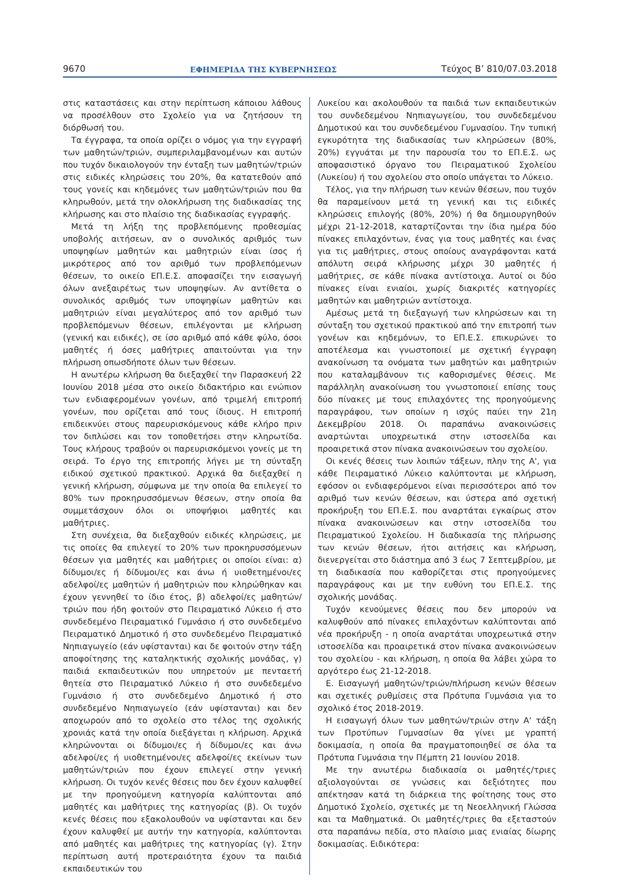9670 ΕΦΗΜΕΡΙΔΑ ΤΗΣ ΚΥΒΕΡΝΗΣΕΩΣ Τεύχος B’ 810/07.03.2018
στις καταστάσεις και στην περίπτωση κάποιου λάθους να προσέλθουν στο Σχολείο για να ζητήσουν τη διόρθωσή του.
Τα έγγραφα, τα οποία ορίζει ο νόμος για την εγγραφή των μαθητών/τριών, συμπεριλαμβανομένων και αυτών που τυχόν δικαιολογούν την ένταξη των μαθητών/τριών στις ειδικές κληρώσεις του 20%, θα κατατεθούν από τους γονείς και κηδεμόνες των μαθητών/τριών που θα κληρωθούν, μετά την ολοκλήρωση της διαδικασίας της κλήρωσης και στο πλαίσιο της διαδικασίας εγγραφής.
Μετά τη λήξη της προβλεπόμενης προθεσμίας υποβολής αιτήσεων, αν ο συνολικός αριθμός των υποψηφίων μαθητών και μαθητριών είναι ίσος ή μικρότερος από τον αριθμό των προβλεπόμενων θέσεων, το οικείο ΕΠ.Ε.Σ. αποφασίζει την εισαγωγή όλων ανεξαιρέτως των υποψηφίων. Αν αντίθετα ο συνολικός αριθμός των υποψηφίων μαθητών και μαθητριών είναι μεγαλύτερος από τον αριθμό των προβλεπόμενων θέσεων, επιλέγονται με κλήρωση (γενική και ειδικές), σε ίσο αριθμό από κάθε φύλο, όσοι μαθητές ή όσες μαθήτριες απαιτούνται για την πλήρωση οπωσδήποτε όλων των θέσεων.
Η ανωτέρω κλήρωση θα διεξαχθεί την Παρασκευή 22 Ιουνίου 2018 μέσα στο οικείο διδακτήριο και ενώπιον των ενδιαφερομένων γονέων, από τριμελή επιτροπή γονέων, που ορίζεται από τους ίδιους. Η επιτροπή επιδεικνύει στους παρευρισκόμενους κάθε κλήρο πριν τον διπλώσει και τον τοποθετήσει στην κληρωτίδα. Τους κλήρους τραβούν οι παρευρισκόμενοι γονείς με τη σειρά. Το έργο της επιτροπής λήγει με τη σύνταξη ειδικού σχετικού πρακτικού. Αρχικά θα διεξαχθεί η γενική κλήρωση, σύμφωνα με την οποία θα επιλεγεί το 80% των προκηρυσσόμενων θέσεων, στην οποία θα συμμετάσχουν όλοι οι υποψήφιοι μαθητές και μαθήτριες.
Στη συνέχεια, θα διεξαχθούν ειδικές κληρώσεις, με τις οποίες θα επιλεγεί το 20% των προκηρυσσόμενων θέσεων για μαθητές και μαθήτριες οι οποίοι είναι: α) δίδυμοι/ες ή δίδυμοι/ες και άνω ή υιοθετημένοι/ες αδελφοί/ες μαθητών ή μαθητριών που κληρώθηκαν και έχουν γεννηθεί το ίδιο έτος, β) αδελφοί/ες μαθητών/τριών που ήδη φοιτούν στο Πειραματικό Λύκειο ή στο συνδεδεμένο Πειραματικό Γυμνάσιο ή στο συνδεδεμένο Πειραματικό Δημοτικό ή στο συνδεδεμένο Πειραματικό Νηπιαγωγείο (εάν υφίστανται) και δε φοιτούν στην τάξη αποφοίτησης της καταληκτικής σχολικής μονάδας, γ) παιδιά εκπαιδευτικών που υπηρετούν με πενταετή θητεία στο Πειραματικό Λύκειο ή στο συνδεδεμένο Γυμνάσιο ή στο συνδεδεμένο Δημοτικό ή στο συνδεδεμένο Νηπιαγωγείο (εάν υφίστανται) και δεν αποχωρούν από το σχολείο στο τέλος της σχολικής χρονιάς κατά την οποία διεξάγεται η κλήρωση. Αρχικά κληρώνονται οι δίδυμοι/ες ή δίδυμοι/ες και άνω αδελφοί/ες ή υιοθετημένοι/ες αδελφοί/ες εκείνων των μαθητών/τριών που έχουν επιλεγεί στην γενική κλήρωση. Οι τυχόν κενές θέσεις που δεν έχουν καλυφθεί με την προηγούμενη κατηγορία καλύπτονται από μαθητές και μαθήτριες της κατηγορίας (β). Οι τυχόν κενές θέσεις που εξακολουθούν να υφίστανται και δεν έχουν καλυφθεί με αυτήν την κατηγορία, καλύπτονται από μαθητές και μαθήτριες της κατηγορίας (γ). Στην περίπτωση αυτή προτεραιότητα έχουν τα παιδιά εκπαιδευτικών του
Λυκείου και ακολουθούν τα παιδιά των εκπαιδευτικών του συνδεδεμένου Νηπιαγωγείου, του συνδεδεμένου Δημοτικού και του συνδεδεμένου Γυμνασίου. Την τυπική εγκυρότητα της διαδικασίας των κληρώσεων (80%, 20%) εγγυάται με την παρουσία του το ΕΠ.Ε.Σ. ως αποφασιστικό όργανο του Πειραματικού Σχολείου (Λυκείου) ή του σχολείου στο οποίο υπάγεται το Λύκειο.
Τέλος, για την πλήρωση των κενών θέσεων, που τυχόν θα παραμείνουν μετά τη γενική και τις ειδικές κληρώσεις επιλογής (80%, 20%) ή θα δημιουργηθούν μέχρι 21-12-2018, καταρτίζονται την ίδια ημέρα δύο πίνακες επιλαχόντων, ένας για τους μαθητές και ένας για τις μαθήτριες, στους οποίους αναγράφονται κατά απόλυτη σειρά κλήρωσης μέχρι 30 μαθητές ή μαθήτριες, σε κάθε πίνακα αντίστοιχα. Αυτοί οι δύο πίνακες είναι ενιαίοι, χωρίς διακριτές κατηγορίες μαθητών και μαθητριών αντίστοιχα.
Αμέσως μετά τη διεξαγωγή των κληρώσεων και τη σύνταξη του σχετικού πρακτικού από την επιτροπή των γονέων και κηδεμόνων, το ΕΠ.Ε.Σ. επικυρώνει το αποτέλεσμα και γνωστοποιεί με σχετική έγγραφη ανακοίνωση τα ονόματα των μαθητών και μαθητριών που καταλαμβάνουν τις καθορισμένες θέσεις. Με παράλληλη ανακοίνωση του γνωστοποιεί επίσης τους δύο πίνακες με τους επιλαχόντες της προηγούμενης παραγράφου, των οποίων η ισχύς παύει την 21η Δεκεμβρίου 2018. Οι παραπάνω ανακοινώσεις αναρτώνται υποχρεωτικά στην ιστοσελίδα και προαιρετικά στον πίνακα ανακοινώσεων του σχολείου.
Οι κενές θέσεις των λοιπών τάξεων, πλην της Α', για κάθε Πειραματικό Λύκειο καλύπτονται με κλήρωση, εφόσον οι ενδιαφερόμενοι είναι περισσότεροι από τον αριθμό των κενών θέσεων, και ύστερα από σχετική προκήρυξη του ΕΠ.Ε.Σ. που αναρτάται εγκαίρως στον πίνακα ανακοινώσεων και στην ιστοσελίδα του Πειραματικού Σχολείου. Η διαδικασία της πλήρωσης των κενών θέσεων, ήτοι αιτήσεις και κλήρωση, διενεργείται στο διάστημα από 3 έως 7 Σεπτεμβρίου, με τη διαδικασία που καθορίζεται στις προηγούμενες παραγράφους και με την ευθύνη του ΕΠ.Ε.Σ. της σχολικής μονάδας.
Τυχόν κενούμενες θέσεις που δεν μπορούν να καλυφθούν από πίνακες επιλαχόντων καλύπτονται από νέα προκήρυξη - η οποία αναρτάται υποχρεωτικά στην ιστοσελίδα και προαιρετικά στον πίνακα ανακοινώσεων του σχολείου - και κλήρωση, η οποία θα λάβει χώρα το αργότερο έως 21-12-2018.
Ε. Εισαγωγή μαθητών/τριών/πλήρωση κενών θέσεων και σχετικές ρυθμίσεις στα Πρότυπα Γυμνάσια για το σχολικό έτος 2018-2019.
Η εισαγωγή όλων των μαθητών/τριών στην Α' τάξη των Προτύπων Γυμνασίων θα γίνει με γραπτή δοκιμασία, η οποία θα πραγματοποιηθεί σε όλα τα Πρότυπα Γυμνάσια την Πέμπτη 21 Ιουνίου 2018.
Με την ανωτέρω διαδικασία οι μαθητές/τριες αξιολογούνται σε γνώσεις και δεξιότητες που απέκτησαν κατά τη διάρκεια της φοίτησης τους στο Δημοτικό Σχολείο, σχετικές με τη Νεοελληνική Γλώσσα και τα Μαθηματικά. Οι μαθητές/τριες θα εξεταστούν στα παραπάνω πεδία, στο πλαίσιο μιας ενιαίας δίωρης δοκιμασίας. Ειδικότερα: